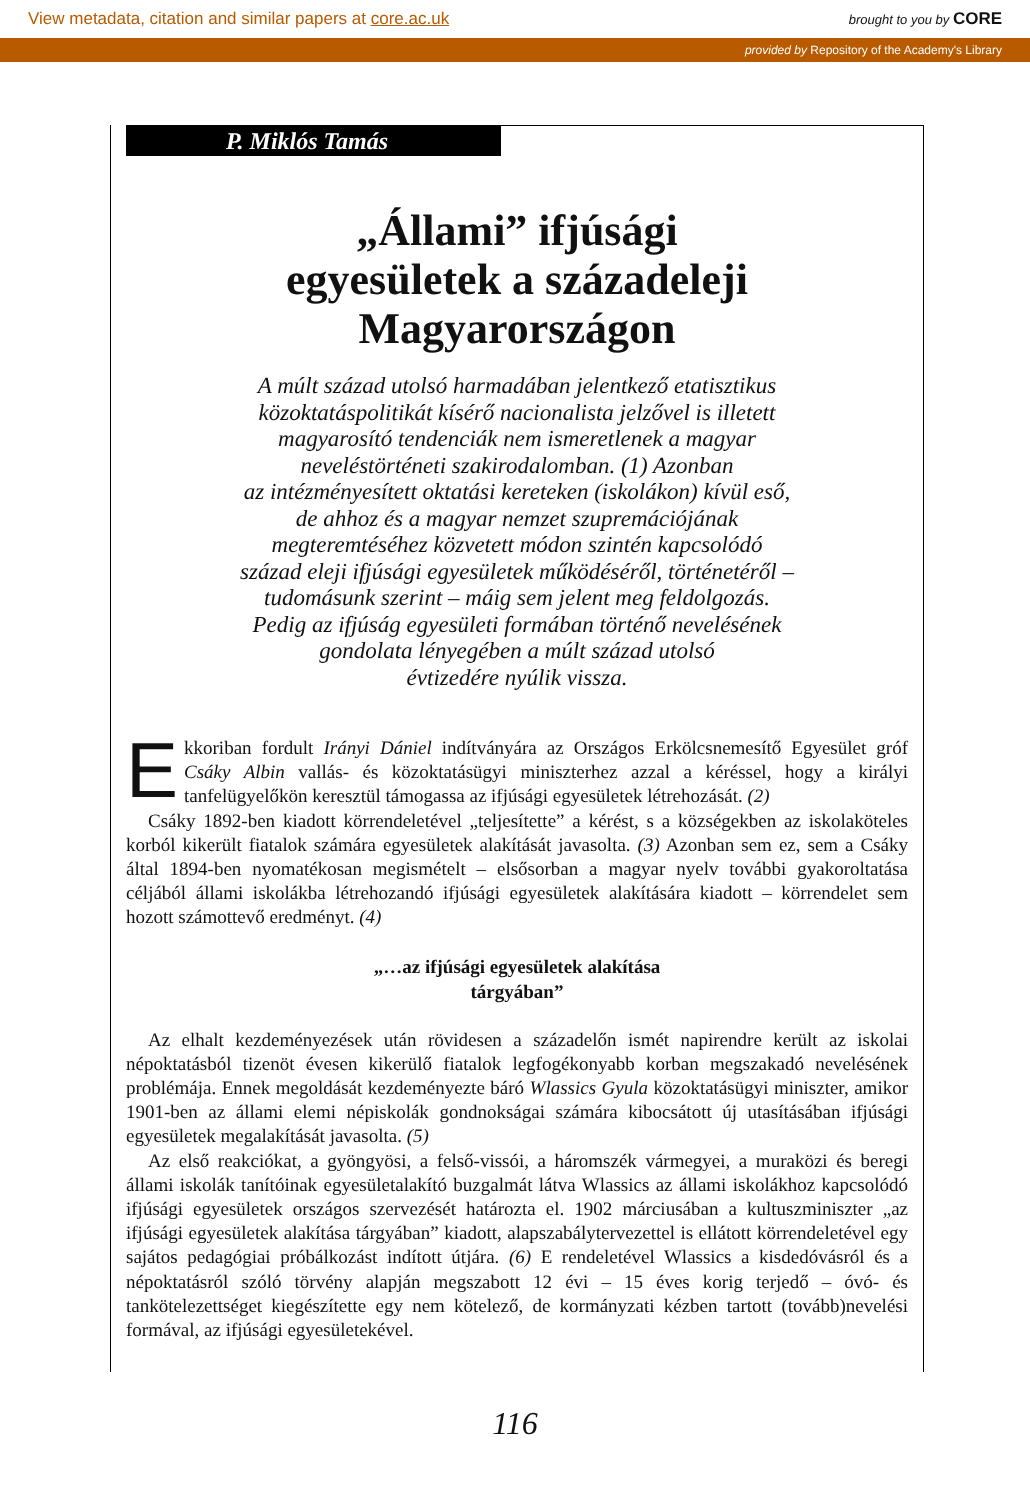View metadata, citation and similar papers at core.ac.uk brought to you by CORE
provided by Repository of the Academy's Library
P. Miklós Tamás
„Állami” ifjúsági
egyesületek a századeleji
Magyarországon
A múlt század utolsó harmadában jelentkező etatisztikus
közoktatáspolitikát kísérő nacionalista jelzővel is illetett
magyarosító tendenciák nem ismeretlenek a magyar
neveléstörténeti szakirodalomban. (1) Azonban
az intézményesített oktatási kereteken (iskolákon) kívül eső,
de ahhoz és a magyar nemzet szupremációjának
megteremtéséhez közvetett módon szintén kapcsolódó
század eleji ifjúsági egyesületek működéséről, történetéről –
tudomásunk szerint – máig sem jelent meg feldolgozás.
Pedig az ifjúság egyesületi formában történő nevelésének
gondolata lényegében a múlt század utolsó
évtizedére nyúlik vissza.
Ekkoriban fordult Irányi Dániel indítványára az Országos Erkölcsnemesítő Egyesület gróf Csáky Albin vallás- és közoktatásügyi miniszterhez azzal a kéréssel, hogy a királyi tanfelügyelőkön keresztül támogassa az ifjúsági egyesületek létrehozását. (2)
Csáky 1892-ben kiadott körrendeletével „teljesítette” a kérést, s a községekben az iskolaköteles korból kikerült fiatalok számára egyesületek alakítását javasolta. (3) Azonban sem ez, sem a Csáky által 1894-ben nyomatékosan megismételt – elsősorban a magyar nyelv további gyakoroltatása céljából állami iskolákba létrehozandó ifjúsági egyesületek alakítására kiadott – körrendelet sem hozott számottevő eredményt. (4)
„…az ifjúsági egyesületek alakítása
tárgyában”
Az elhalt kezdeményezések után rövidesen a századelőn ismét napirendre került az iskolai népoktatásból tizenöt évesen kikerülő fiatalok legfogékonyabb korban megszakadó nevelésének problémája. Ennek megoldását kezdeményezte báró Wlassics Gyula közoktatásügyi miniszter, amikor 1901-ben az állami elemi népiskolák gondnokságai számára kibocsátott új utasításában ifjúsági egyesületek megalakítását javasolta. (5)
Az első reakciókat, a gyöngyösi, a felső-vissói, a háromszék vármegyei, a muraközi és beregi állami iskolák tanítóinak egyesületalakító buzgalmát látva Wlassics az állami iskolákhoz kapcsolódó ifjúsági egyesületek országos szervezését határozta el. 1902 márciusában a kultuszminiszter „az ifjúsági egyesületek alakítása tárgyában” kiadott, alapszabálytervezettel is ellátott körrendeletével egy sajátos pedagógiai próbálkozást indított útjára. (6) E rendeletével Wlassics a kisdedóvásról és a népoktatásról szóló törvény alapján megszabott 12 évi – 15 éves korig terjedő – óvó- és tankötelezettséget kiegészítette egy nem kötelező, de kormányzati kézben tartott (tovább)nevelési formával, az ifjúsági egyesületekével.
116